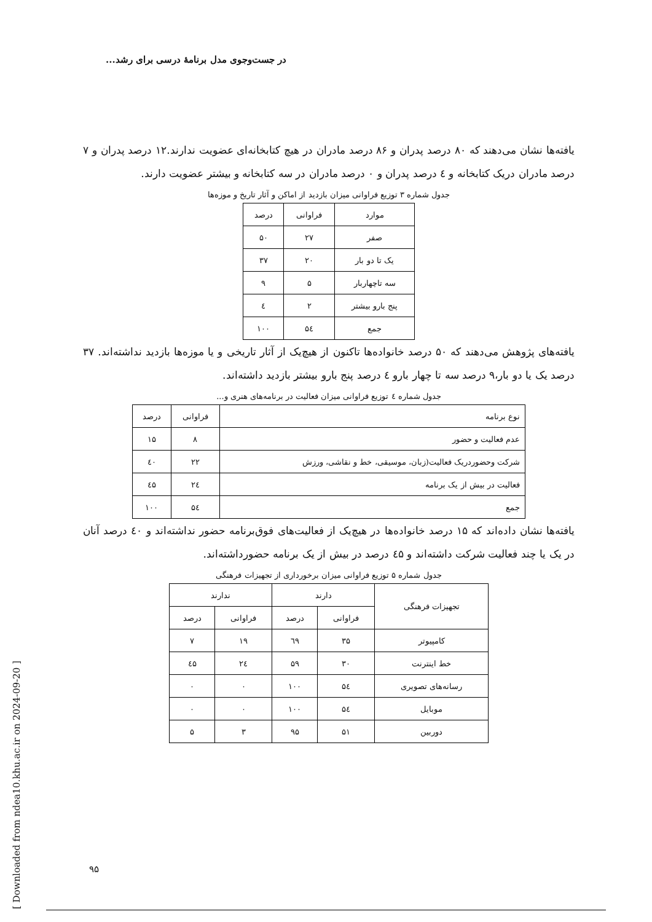در جست‌وجوی مدل برنامهٔ درسی برای رشد...
یافته‌ها نشان می‌دهند که ۸۰ درصد پدران و ۸۶ درصد مادران در هیچ کتابخانه‌ای عضویت ندارند.۱۲ درصد پدران و ۷ درصد مادران دریک کتابخانه و ٤ درصد پدران و ۰ درصد مادران در سه کتابخانه و بیشتر عضویت دارند.
جدول شماره ۳ توزیع فراوانی میزان بازدید از اماکن و آثار تاریخ و موزه‌ها
| موارد | فراوانی | درصد |
| --- | --- | --- |
| صفر | ۲۷ | ۵۰ |
| یک تا دو بار | ۲۰ | ۳۷ |
| سه تاچهاربار | ۵ | ۹ |
| پنج بارو بیشتر | ۲ | ٤ |
| جمع | ۵٤ | ۱۰۰ |
یافته‌های پژوهش می‌دهند که ۵۰ درصد خانواده‌ها تاکنون از هیچ‌یک از آثار تاریخی و یا موزه‌ها بازدید نداشته‌اند. ۳۷ درصد یک یا دو بار،۹ درصد سه تا چهار بارو ٤ درصد پنج بارو بیشتر بازدید داشته‌اند.
جدول شماره ٤ توزیع فراوانی میزان فعالیت در برنامه‌های هنری و...
| نوع برنامه | فراوانی | درصد |
| --- | --- | --- |
| عدم فعالیت و حضور | ۸ | ۱۵ |
| شرکت وحضوردریک فعالیت(زبان، موسیقی، خط و نقاشی، ورزش | ۲۲ | ٤۰ |
| فعالیت در بیش از یک برنامه | ۲٤ | ٤۵ |
| جمع | ۵٤ | ۱۰۰ |
یافته‌ها نشان داده‌اند که ۱۵ درصد خانواده‌ها در هیچ‌یک از فعالیت‌های فوق‌برنامه حضور نداشته‌اند و ٤۰ درصد آنان در یک یا چند فعالیت شرکت داشته‌اند و ٤۵ درصد در بیش از یک برنامه حضورداشته‌اند.
جدول شماره ۵ توزیع فراوانی میزان برخورداری از تجهیزات فرهنگی
| تجهیزات فرهنگی | دارند | | ندارند | |
| --- | --- | --- | --- | --- |
| | فراوانی | درصد | فراوانی | درصد |
| کامپیوتر | ۳۵ | ٦۹ | ۱۹ | ۷ |
| خط اینترنت | ۳۰ | ۵۹ | ۲٤ | ٤۵ |
| رسانه‌های تصویری | ۵٤ | ۱۰۰ | ۰ | ۰ |
| موبایل | ۵٤ | ۱۰۰ | ۰ | ۰ |
| دوربین | ۵۱ | ۹۵ | ۳ | ۵ |
[ Downloaded from ndea10.khu.ac.ir on 2024-09-20 ]
۹۵